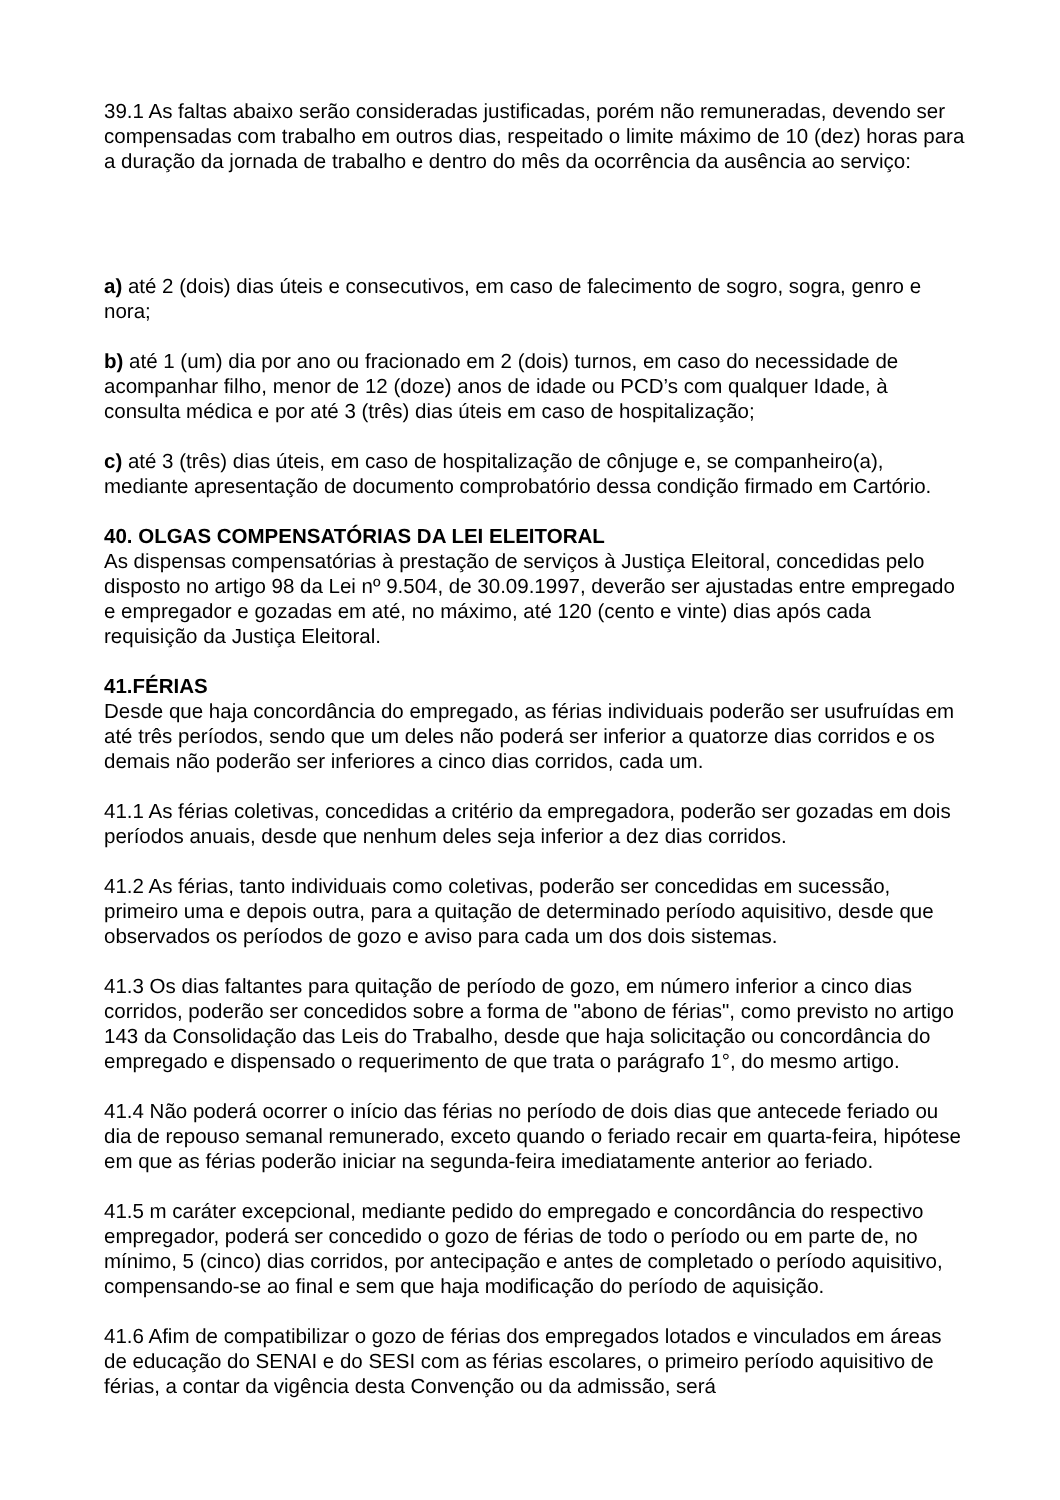39.1 As faltas abaixo serão consideradas justificadas, porém não remuneradas, devendo ser compensadas com trabalho em outros dias, respeitado o limite máximo de 10 (dez) horas para a duração da jornada de trabalho e dentro do mês da ocorrência da ausência ao serviço:
a) até 2 (dois) dias úteis e consecutivos, em caso de falecimento de sogro, sogra, genro e nora;
b) até 1 (um) dia por ano ou fracionado em 2 (dois) turnos, em caso do necessidade de acompanhar filho, menor de 12 (doze) anos de idade ou PCD’s com qualquer Idade, à consulta médica e por até 3 (três) dias úteis em caso de hospitalização;
c) até 3 (três) dias úteis, em caso de hospitalização de cônjuge e, se companheiro(a), mediante apresentação de documento comprobatório dessa condição firmado em Cartório.
40. OLGAS COMPENSATÓRIAS DA LEI ELEITORAL
As dispensas compensatórias à prestação de serviços à Justiça Eleitoral, concedidas pelo disposto no artigo 98 da Lei nº 9.504, de 30.09.1997, deverão ser ajustadas entre empregado e empregador e gozadas em até, no máximo, até 120 (cento e vinte) dias após cada requisição da Justiça Eleitoral.
41.FÉRIAS
Desde que haja concordância do empregado, as férias individuais poderão ser usufruídas em até três períodos, sendo que um deles não poderá ser inferior a quatorze dias corridos e os demais não poderão ser inferiores a cinco dias corridos, cada um.
41.1 As férias coletivas, concedidas a critério da empregadora, poderão ser gozadas em dois períodos anuais, desde que nenhum deles seja inferior a dez dias corridos.
41.2 As férias, tanto individuais como coletivas, poderão ser concedidas em sucessão, primeiro uma e depois outra, para a quitação de determinado período aquisitivo, desde que observados os períodos de gozo e aviso para cada um dos dois sistemas.
41.3 Os dias faltantes para quitação de período de gozo, em número inferior a cinco dias corridos, poderão ser concedidos sobre a forma de "abono de férias", como previsto no artigo 143 da Consolidação das Leis do Trabalho, desde que haja solicitação ou concordância do empregado e dispensado o requerimento de que trata o parágrafo 1°, do mesmo artigo.
41.4 Não poderá ocorrer o início das férias no período de dois dias que antecede feriado ou dia de repouso semanal remunerado, exceto quando o feriado recair em quarta-feira, hipótese em que as férias poderão iniciar na segunda-feira imediatamente anterior ao feriado.
41.5 m caráter excepcional, mediante pedido do empregado e concordância do respectivo empregador, poderá ser concedido o gozo de férias de todo o período ou em parte de, no mínimo, 5 (cinco) dias corridos, por antecipação e antes de completado o período aquisitivo, compensando-se ao final e sem que haja modificação do período de aquisição.
41.6 Afim de compatibilizar o gozo de férias dos empregados lotados e vinculados em áreas de educação do SENAI e do SESI com as férias escolares, o primeiro período aquisitivo de férias, a contar da vigência desta Convenção ou da admissão, será